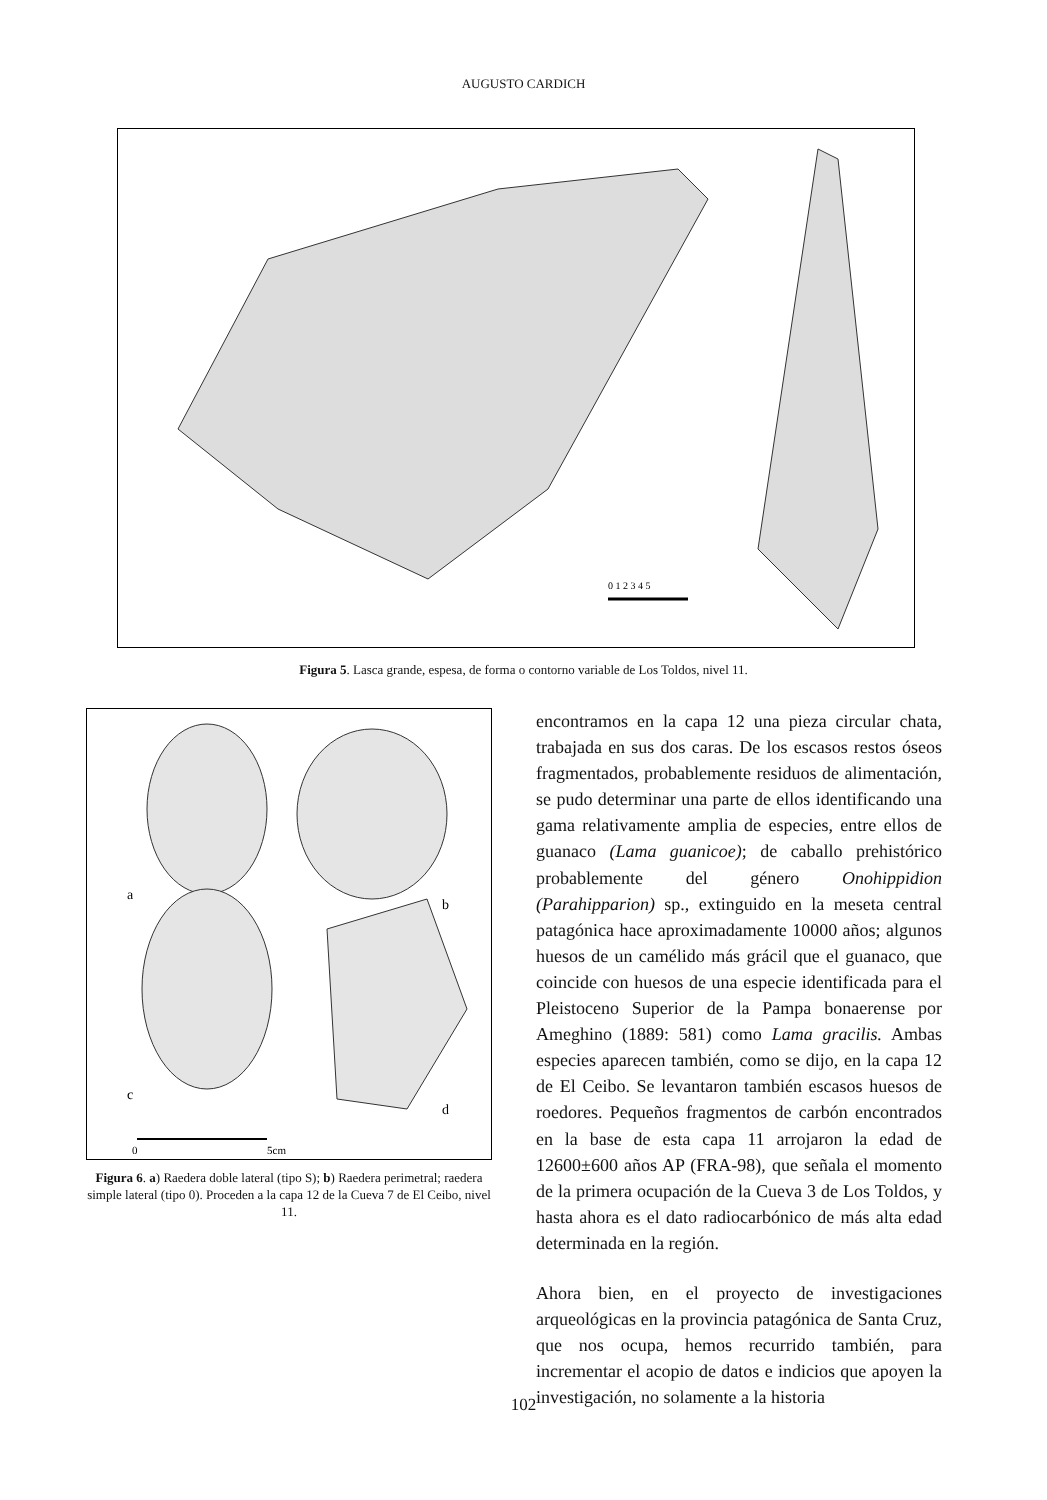AUGUSTO CARDICH
0 1 2 3 4 5
Figura 5. Lasca grande, espesa, de forma o contorno variable de Los Toldos, nivel 11.
a
b
c
d
0
5cm
Figura 6. a) Raedera doble lateral (tipo S); b) Raedera perimetral; raedera simple lateral (tipo 0). Proceden a la capa 12 de la Cueva 7 de El Ceibo, nivel 11.
encontramos en la capa 12 una pieza circular chata, trabajada en sus dos caras. De los escasos restos óseos fragmentados, probablemente residuos de alimentación, se pudo determinar una parte de ellos identificando una gama relativamente amplia de especies, entre ellos de guanaco (Lama guanicoe); de caballo prehistórico probablemente del género Onohippidion (Parahipparion) sp., extinguido en la meseta central patagónica hace aproximadamente 10000 años; algunos huesos de un camélido más grácil que el guanaco, que coincide con huesos de una especie identificada para el Pleistoceno Superior de la Pampa bonaerense por Ameghino (1889: 581) como Lama gracilis. Ambas especies aparecen también, como se dijo, en la capa 12 de El Ceibo. Se levantaron también escasos huesos de roedores. Pequeños fragmentos de carbón encontrados en la base de esta capa 11 arrojaron la edad de 12600±600 años AP (FRA-98), que señala el momento de la primera ocupación de la Cueva 3 de Los Toldos, y hasta ahora es el dato radiocarbónico de más alta edad determinada en la región.
Ahora bien, en el proyecto de investigaciones arqueológicas en la provincia patagónica de Santa Cruz, que nos ocupa, hemos recurrido también, para incrementar el acopio de datos e indicios que apoyen la investigación, no solamente a la historia
102